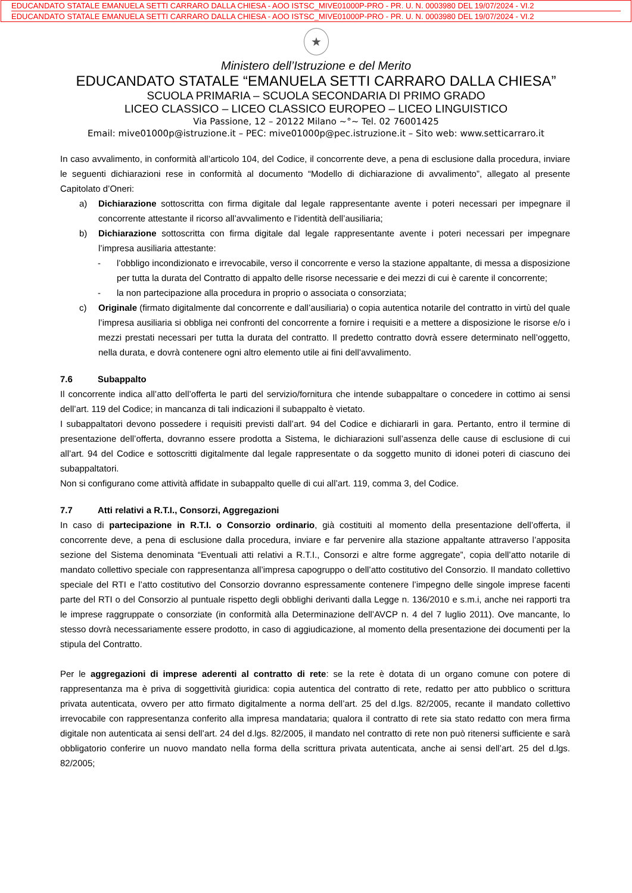EDUCANDATO STATALE EMANUELA SETTI CARRARO DALLA CHIESA - AOO ISTSC_MIVE01000P-PRO - PR. U. N. 0003980 DEL 19/07/2024 - VI.2
EDUCANDATO STATALE EMANUELA SETTI CARRARO DALLA CHIESA - AOO ISTSC_MIVE01000P-PRO - PR. U. N. 0003980 DEL 19/07/2024 - VI.2
★
Ministero dell’Istruzione e del Merito
EDUCANDATO STATALE “EMANUELA SETTI CARRARO DALLA CHIESA”
SCUOLA PRIMARIA – SCUOLA SECONDARIA DI PRIMO GRADO
LICEO CLASSICO – LICEO CLASSICO EUROPEO – LICEO LINGUISTICO
Via Passione, 12 – 20122 Milano ~°~ Tel. 02 76001425
Email: mive01000p@istruzione.it – PEC: mive01000p@pec.istruzione.it – Sito web: www.setticarraro.it
In caso avvalimento, in conformità all’articolo 104, del Codice, il concorrente deve, a pena di esclusione dalla procedura, inviare le seguenti dichiarazioni rese in conformità al documento “Modello di dichiarazione di avvalimento”, allegato al presente Capitolato d’Oneri:
a) Dichiarazione sottoscritta con firma digitale dal legale rappresentante avente i poteri necessari per impegnare il concorrente attestante il ricorso all’avvalimento e l’identità dell’ausiliaria;
b) Dichiarazione sottoscritta con firma digitale dal legale rappresentante avente i poteri necessari per impegnare l’impresa ausiliaria attestante:
- l’obbligo incondizionato e irrevocabile, verso il concorrente e verso la stazione appaltante, di messa a disposizione per tutta la durata del Contratto di appalto delle risorse necessarie e dei mezzi di cui è carente il concorrente;
- la non partecipazione alla procedura in proprio o associata o consorziata;
c) Originale (firmato digitalmente dal concorrente e dall’ausiliaria) o copia autentica notarile del contratto in virtù del quale l’impresa ausiliaria si obbliga nei confronti del concorrente a fornire i requisiti e a mettere a disposizione le risorse e/o i mezzi prestati necessari per tutta la durata del contratto. Il predetto contratto dovrà essere determinato nell’oggetto, nella durata, e dovrà contenere ogni altro elemento utile ai fini dell’avvalimento.
7.6 Subappalto
Il concorrente indica all’atto dell’offerta le parti del servizio/fornitura che intende subappaltare o concedere in cottimo ai sensi dell’art. 119 del Codice; in mancanza di tali indicazioni il subappalto è vietato.
I subappaltatori devono possedere i requisiti previsti dall’art. 94 del Codice e dichiararli in gara. Pertanto, entro il termine di presentazione dell’offerta, dovranno essere prodotta a Sistema, le dichiarazioni sull’assenza delle cause di esclusione di cui all’art. 94 del Codice e sottoscritti digitalmente dal legale rappresentate o da soggetto munito di idonei poteri di ciascuno dei subappaltatori.
Non si configurano come attività affidate in subappalto quelle di cui all’art. 119, comma 3, del Codice.
7.7 Atti relativi a R.T.I., Consorzi, Aggregazioni
In caso di partecipazione in R.T.I. o Consorzio ordinario, già costituiti al momento della presentazione dell’offerta, il concorrente deve, a pena di esclusione dalla procedura, inviare e far pervenire alla stazione appaltante attraverso l’apposita sezione del Sistema denominata “Eventuali atti relativi a R.T.I., Consorzi e altre forme aggregate”, copia dell’atto notarile di mandato collettivo speciale con rappresentanza all’impresa capogruppo o dell’atto costitutivo del Consorzio. Il mandato collettivo speciale del RTI e l’atto costitutivo del Consorzio dovranno espressamente contenere l’impegno delle singole imprese facenti parte del RTI o del Consorzio al puntuale rispetto degli obblighi derivanti dalla Legge n. 136/2010 e s.m.i, anche nei rapporti tra le imprese raggruppate o consorziate (in conformità alla Determinazione dell’AVCP n. 4 del 7 luglio 2011). Ove mancante, lo stesso dovrà necessariamente essere prodotto, in caso di aggiudicazione, al momento della presentazione dei documenti per la stipula del Contratto.
Per le aggregazioni di imprese aderenti al contratto di rete: se la rete è dotata di un organo comune con potere di rappresentanza ma è priva di soggettività giuridica: copia autentica del contratto di rete, redatto per atto pubblico o scrittura privata autenticata, ovvero per atto firmato digitalmente a norma dell’art. 25 del d.lgs. 82/2005, recante il mandato collettivo irrevocabile con rappresentanza conferito alla impresa mandataria; qualora il contratto di rete sia stato redatto con mera firma digitale non autenticata ai sensi dell’art. 24 del d.lgs. 82/2005, il mandato nel contratto di rete non può ritenersi sufficiente e sarà obbligatorio conferire un nuovo mandato nella forma della scrittura privata autenticata, anche ai sensi dell’art. 25 del d.lgs. 82/2005;